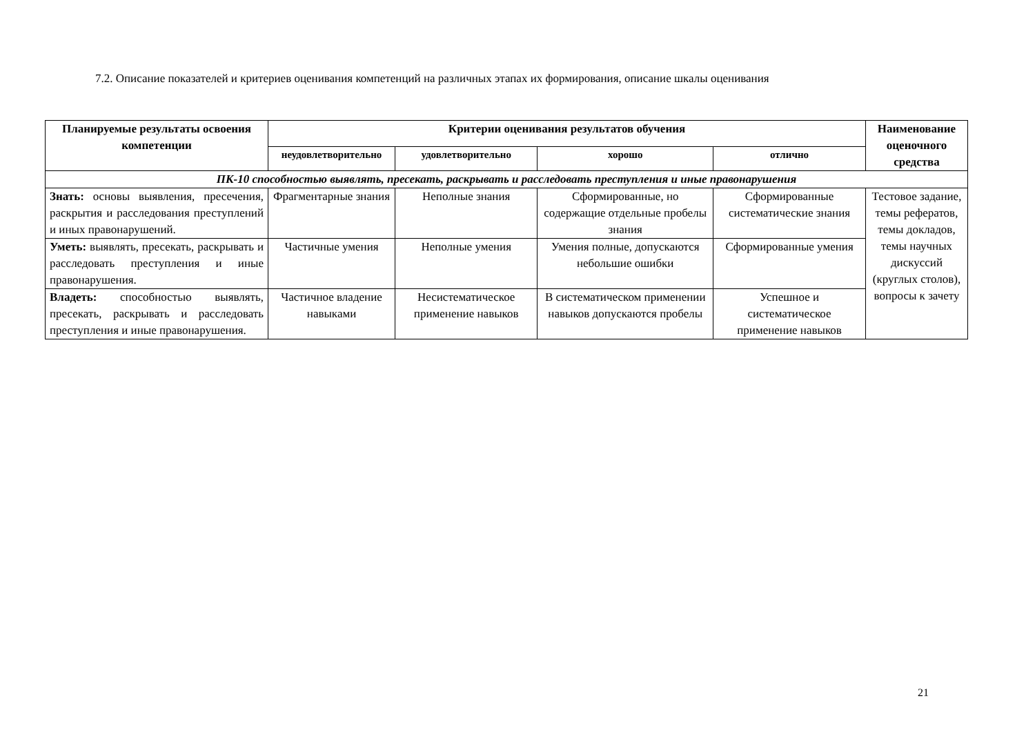7.2. Описание показателей и критериев оценивания компетенций на различных этапах их формирования, описание шкалы оценивания
| Планируемые результаты освоения компетенции | Критерии оценивания результатов обучения | | | | Наименование оценочного средства |
| --- | --- | --- | --- | --- | --- |
| | неудовлетворительно | удовлетворительно | хорошо | отлично | |
| ПК-10 способностью выявлять, пресекать, раскрывать и расследовать преступления и иные правонарушения | | | | | |
| Знать: основы выявления, пресечения, раскрытия и расследования преступлений и иных правонарушений. | Фрагментарные знания | Неполные знания | Сформированные, но содержащие отдельные пробелы знания | Сформированные систематические знания | Тестовое задание, темы рефератов, темы докладов, темы научных дискуссий (круглых столов), вопросы к зачету |
| Уметь: выявлять, пресекать, раскрывать и расследовать преступления и иные правонарушения. | Частичные умения | Неполные умения | Умения полные, допускаются небольшие ошибки | Сформированные умения | |
| Владеть: способностью выявлять, пресекать, раскрывать и расследовать преступления и иные правонарушения. | Частичное владение навыками | Несистематическое применение навыков | В систематическом применении навыков допускаются пробелы | Успешное и систематическое применение навыков | |
21